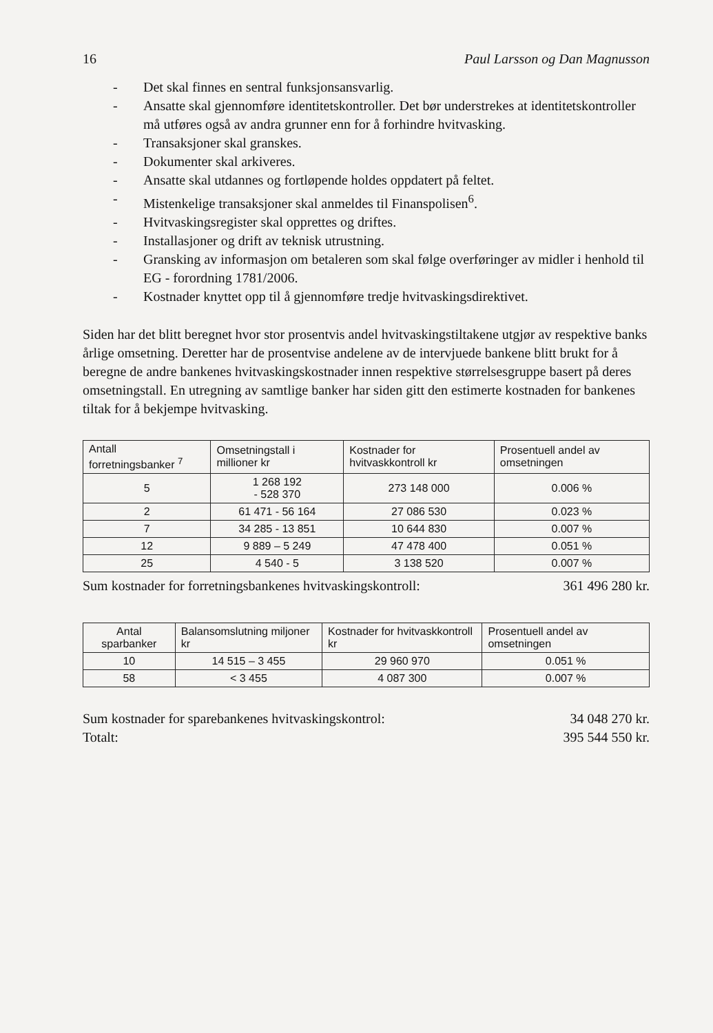16 Paul Larsson og Dan Magnusson
- Det skal finnes en sentral funksjonsansvarlig.
- Ansatte skal gjennomføre identitetskontroller. Det bør understrekes at identitetskontroller må utføres også av andra grunner enn for å forhindre hvitvasking.
- Transaksjoner skal granskes.
- Dokumenter skal arkiveres.
- Ansatte skal utdannes og fortløpende holdes oppdatert på feltet.
- Mistenkelige transaksjoner skal anmeldes til Finanspolisen<sup>6</sup>.
- Hvitvaskingsregister skal opprettes og driftes.
- Installasjoner og drift av teknisk utrustning.
- Gransking av informasjon om betaleren som skal følge overføringer av midler i henhold til EG - forordning 1781/2006.
- Kostnader knyttet opp til å gjennomføre tredje hvitvaskingsdirektivet.
Siden har det blitt beregnet hvor stor prosentvis andel hvitvaskingstiltakene utgjør av respektive banks årlige omsetning. Deretter har de prosentvise andelene av de intervjuede bankene blitt brukt for å beregne de andre bankenes hvitvaskings­kostnader innen respektive størrelsesgruppe basert på deres omsetningstall. En utregning av samtlige banker har siden gitt den estimerte kostnaden for bankenes tiltak for å bekjempe hvitvasking.
| Antall forretningsbanker <sup>7</sup> | Omsetningstall i millioner kr | Kostnader for hvitvaskkontroll kr | Prosentuell andel av omsetningen |
| --- | --- | --- | --- |
| 5 | 1 268 192 - 528 370 | 273 148 000 | 0.006 % |
| 2 | 61 471 - 56 164 | 27 086 530 | 0.023 % |
| 7 | 34 285 - 13 851 | 10 644 830 | 0.007 % |
| 12 | 9 889 – 5 249 | 47 478 400 | 0.051 % |
| 25 | 4 540 - 5 | 3 138 520 | 0.007 % |
Sum kostnader for forretningsbankenes hvitvaskingskontroll: 361 496 280 kr.
| Antal sparbanker | Balansomslutning miljoner kr | Kostnader for hvitvaskkontroll kr | Prosentuell andel av omsetningen |
| --- | --- | --- | --- |
| 10 | 14 515 – 3 455 | 29 960 970 | 0.051 % |
| 58 | < 3 455 | 4 087 300 | 0.007 % |
Sum kostnader for sparebankenes hvitvaskingskontrol: 34 048 270 kr.
Totalt: 395 544 550 kr.